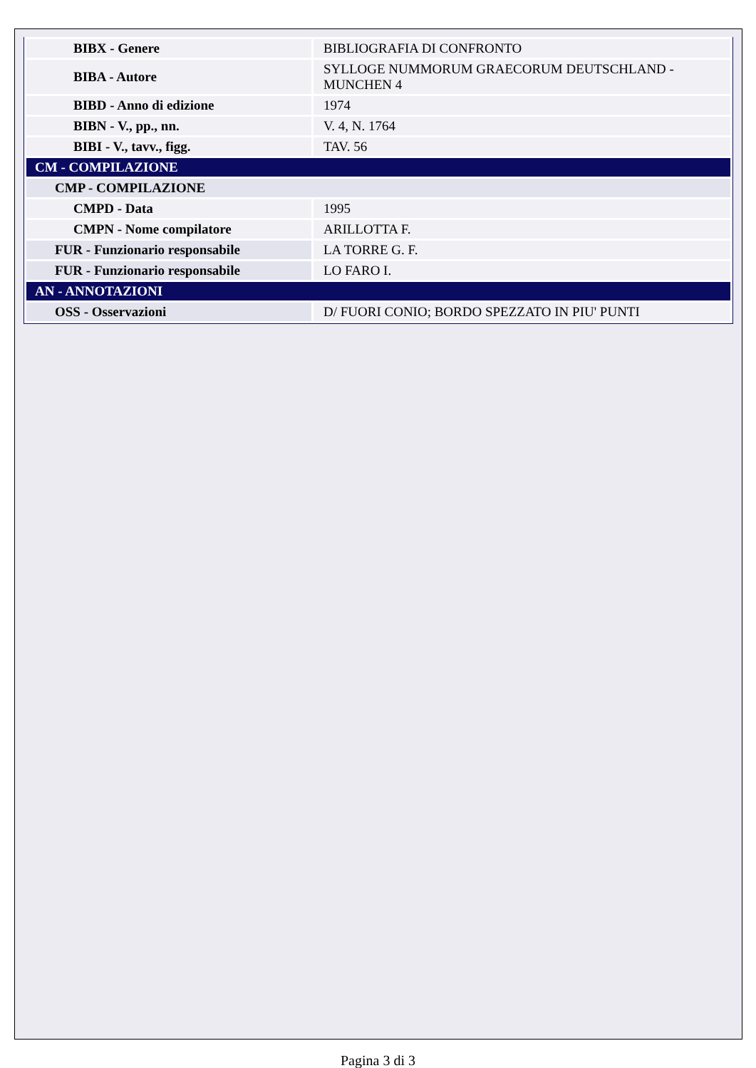| BIBX - Genere | BIBLIOGRAFIA DI CONFRONTO |
| BIBA - Autore | SYLLOGE NUMMORUM GRAECORUM DEUTSCHLAND - MUNCHEN 4 |
| BIBD - Anno di edizione | 1974 |
| BIBN - V., pp., nn. | V. 4, N. 1764 |
| BIBI - V., tavv., figg. | TAV. 56 |
| CM - COMPILAZIONE | |
| CMP - COMPILAZIONE | |
| CMPD - Data | 1995 |
| CMPN - Nome compilatore | ARILLOTTA F. |
| FUR - Funzionario responsabile | LA TORRE G. F. |
| FUR - Funzionario responsabile | LO FARO I. |
| AN - ANNOTAZIONI | |
| OSS - Osservazioni | D/ FUORI CONIO; BORDO SPEZZATO IN PIU' PUNTI |
Pagina 3 di 3